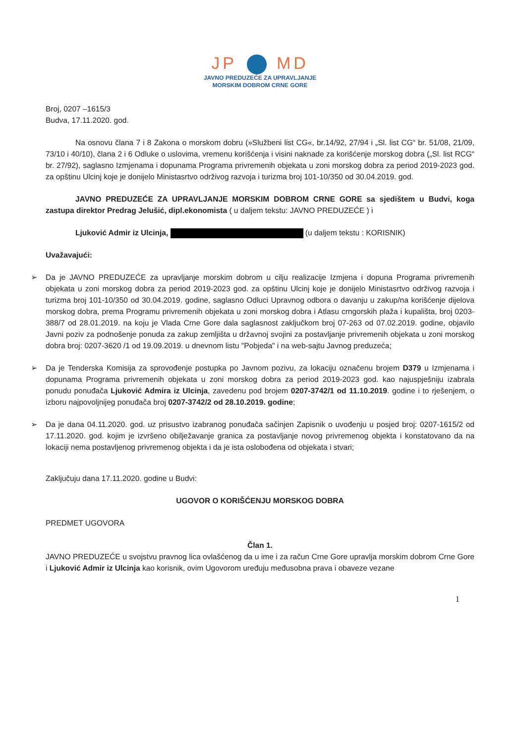JP MD
JAVNO PREDUZEĆE ZA UPRAVLJANJE
MORSKIM DOBROM CRNE GORE
Broj, 0207 –1615/3
Budva, 17.11.2020. god.
Na osnovu člana 7 i 8 Zakona o morskom dobru (»Službeni list CG«, br.14/92, 27/94 i „Sl. list CG“ br. 51/08, 21/09, 73/10 i 40/10), člana 2 i 6 Odluke o uslovima, vremenu korišćenja i visini naknade za korišćenje morskog dobra („Sl. list RCG“ br. 27/92), saglasno Izmjenama i dopunama Programa privremenih objekata u zoni morskog dobra za period 2019-2023 god. za opštinu Ulcinj koje je donijelo Ministasrtvo održivog razvoja i turizma broj 101-10/350 od 30.04.2019. god.
JAVNO PREDUZEĆE ZA UPRAVLJANJE MORSKIM DOBROM CRNE GORE sa sjedištem u Budvi, koga zastupa direktor Predrag Jelušić, dipl.ekonomista ( u daljem tekstu: JAVNO PREDUZEĆE ) i
Ljuković Admir iz Ulcinja, (u daljem tekstu : KORISNIK)
Uvažavajući:
➢ Da je JAVNO PREDUZEĆE za upravljanje morskim dobrom u cilju realizacije Izmjena i dopuna Programa privremenih objekata u zoni morskog dobra za period 2019-2023 god. za opštinu Ulcinj koje je donijelo Ministasrtvo održivog razvoja i turizma broj 101-10/350 od 30.04.2019. godine, saglasno Odluci Upravnog odbora o davanju u zakup/na korišćenje dijelova morskog dobra, prema Programu privremenih objekata u zoni morskog dobra i Atlasu crngorskih plaža i kupališta, broj 0203-388/7 od 28.01.2019. na koju je Vlada Crne Gore dala saglasnost zaključkom broj 07-263 od 07.02.2019. godine, objavilo Javni poziv za podnošenje ponuda za zakup zemljišta u državnoj svojini za postavljanje privremenih objekata u zoni morskog dobra broj: 0207-3620 /1 od 19.09.2019. u dnevnom listu "Pobjeda" i na web-sajtu Javnog preduzeća;
➢ Da je Tenderska Komisija za sprovođenje postupka po Javnom pozivu, za lokaciju označenu brojem D379 u Izmjenama i dopunama Programa privremenih objekata u zoni morskog dobra za period 2019-2023 god. kao najuspješniju izabrala ponudu ponuđača Ljuković Admira iz Ulcinja, zavedenu pod brojem 0207-3742/1 od 11.10.2019. godine i to rješenjem, o izboru najpovoljnijeg ponuđača broj 0207-3742/2 od 28.10.2019. godine;
➢ Da je dana 04.11.2020. god. uz prisustvo izabranog ponuđača sačinjen Zapisnik o uvođenju u posjed broj: 0207-1615/2 od 17.11.2020. god. kojim je izvršeno obilježavanje granica za postavljanje novog privremenog objekta i konstatovano da na lokaciji nema postavljenog privremenog objekta i da je ista oslobođena od objekata i stvari;
Zaključuju dana 17.11.2020. godine u Budvi:
UGOVOR O KORIŠĆENJU MORSKOG DOBRA
PREDMET UGOVORA
Član 1.
JAVNO PREDUZEĆE u svojstvu pravnog lica ovlašćenog da u ime i za račun Crne Gore upravlja morskim dobrom Crne Gore i Ljuković Admir iz Ulcinja kao korisnik, ovim Ugovorom uređuju međusobna prava i obaveze vezane
1